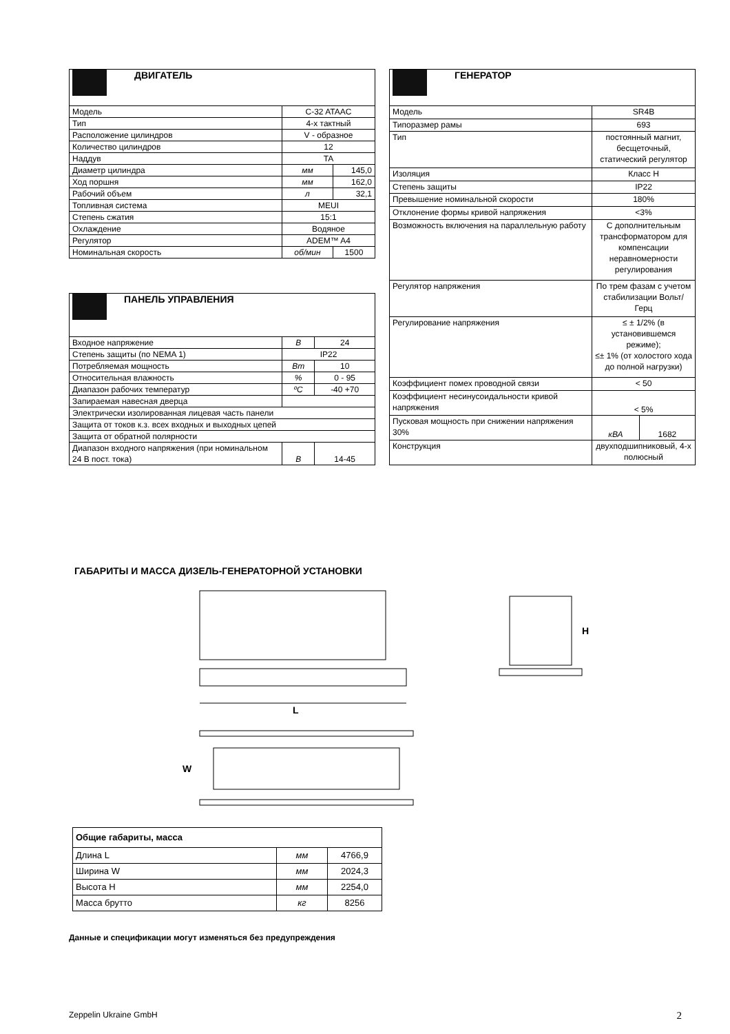| ДВИГАТЕЛЬ | | |
| --- | --- | --- |
| Модель | C-32 ATAAC | |
| Тип | 4-х тактный | |
| Расположение цилиндров | V - образное | |
| Количество цилиндров | 12 | |
| Наддув | TA | |
| Диаметр цилиндра | мм | 145,0 |
| Ход поршня | мм | 162,0 |
| Рабочий объем | л | 32,1 |
| Топливная система | MEUI | |
| Степень сжатия | 15:1 | |
| Охлаждение | Водяное | |
| Регулятор | ADEM™ A4 | |
| Номинальная скорость | об/мин | 1500 |
| ПАНЕЛЬ УПРАВЛЕНИЯ | | |
| --- | --- | --- |
| Входное напряжение | В | 24 |
| Степень защиты (по NEMA 1) | IP22 | |
| Потребляемая мощность | Вт | 10 |
| Относительная влажность | % | 0 - 95 |
| Диапазон рабочих температур | ºС | -40 +70 |
| Запираемая навесная дверца | | |
| Электрически изолированная лицевая часть панели | | |
| Защита от токов к.з. всех входных и выходных цепей | | |
| Защита от обратной полярности | | |
| Диапазон входного напряжения (при номинальном 24 В пост. тока) | В | 14-45 |
| ГЕНЕРАТОР | | |
| --- | --- | --- |
| Модель | SR4B | |
| Типоразмер рамы | 693 | |
| Тип | постоянный магнит, бесщеточный, статический регулятор | |
| Изоляция | Класс H | |
| Степень защиты | IP22 | |
| Превышение номинальной скорости | 180% | |
| Отклонение формы кривой напряжения | <3% | |
| Возможность включения на параллельную работу | С дополнительным трансформатором для компенсации неравномерности регулирования | |
| Регулятор напряжения | По трем фазам с учетом стабилизации Вольт/Герц | |
| Регулирование напряжения | ≤ ± 1/2% (в установившемся режиме); ≤± 1% (от холостого хода до полной нагрузки) | |
| Коэффициент помех проводной связи | < 50 | |
| Коэффициент несинусоидальности кривой напряжения | < 5% | |
| Пусковая мощность при снижении напряжения 30% | кВА | 1682 |
| Конструкция | двухподшипниковый, 4-х полюсный | |
ГАБАРИТЫ И МАССА ДИЗЕЛЬ-ГЕНЕРАТОРНОЙ УСТАНОВКИ
L
H
W
| Общие габариты, масса | | |
| Длина L | мм | 4766,9 |
| Ширина W | мм | 2024,3 |
| Высота H | мм | 2254,0 |
| Масса брутто | кг | 8256 |
Данные и спецификации могут изменяться без предупреждения
Zeppelin Ukraine GmbH 2